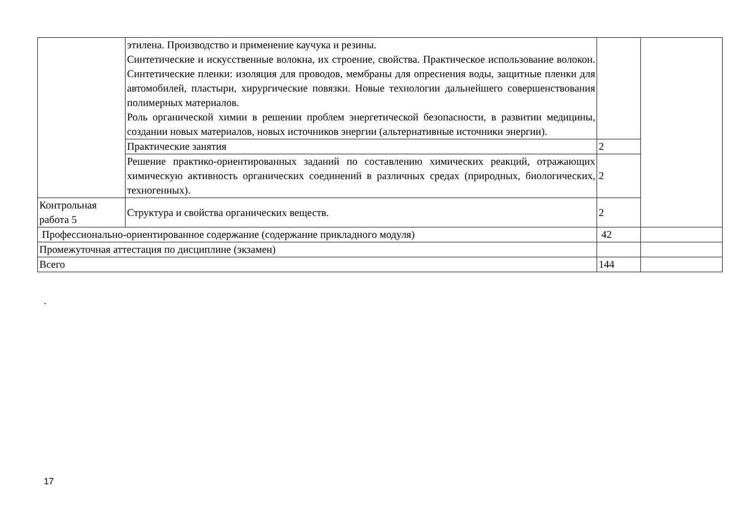| | этилена. Производство и применение каучука и резины. Синтетические и искусственные волокна, их строение, свойства. Практическое использование волокон. Синтетические пленки: изоляция для проводов, мембраны для опреснения воды, защитные пленки для автомобилей, пластыри, хирургические повязки. Новые технологии дальнейшего совершенствования полимерных материалов. Роль органической химии в решении проблем энергетической безопасности, в развитии медицины, создании новых материалов, новых источников энергии (альтернативные источники энергии). | | |
| | Практические занятия | 2 | |
| | Решение практико-ориентированных заданий по составлению химических реакций, отражающих химическую активность органических соединений в различных средах (природных, биологических, техногенных). | 2 | |
| Контрольная работа 5 | Структура и свойства органических веществ. | 2 | |
| Профессионально-ориентированное содержание (содержание прикладного модуля) | | 42 | |
| Промежуточная аттестация по дисциплине (экзамен) | | | |
| Всего | | 144 | |
.
17